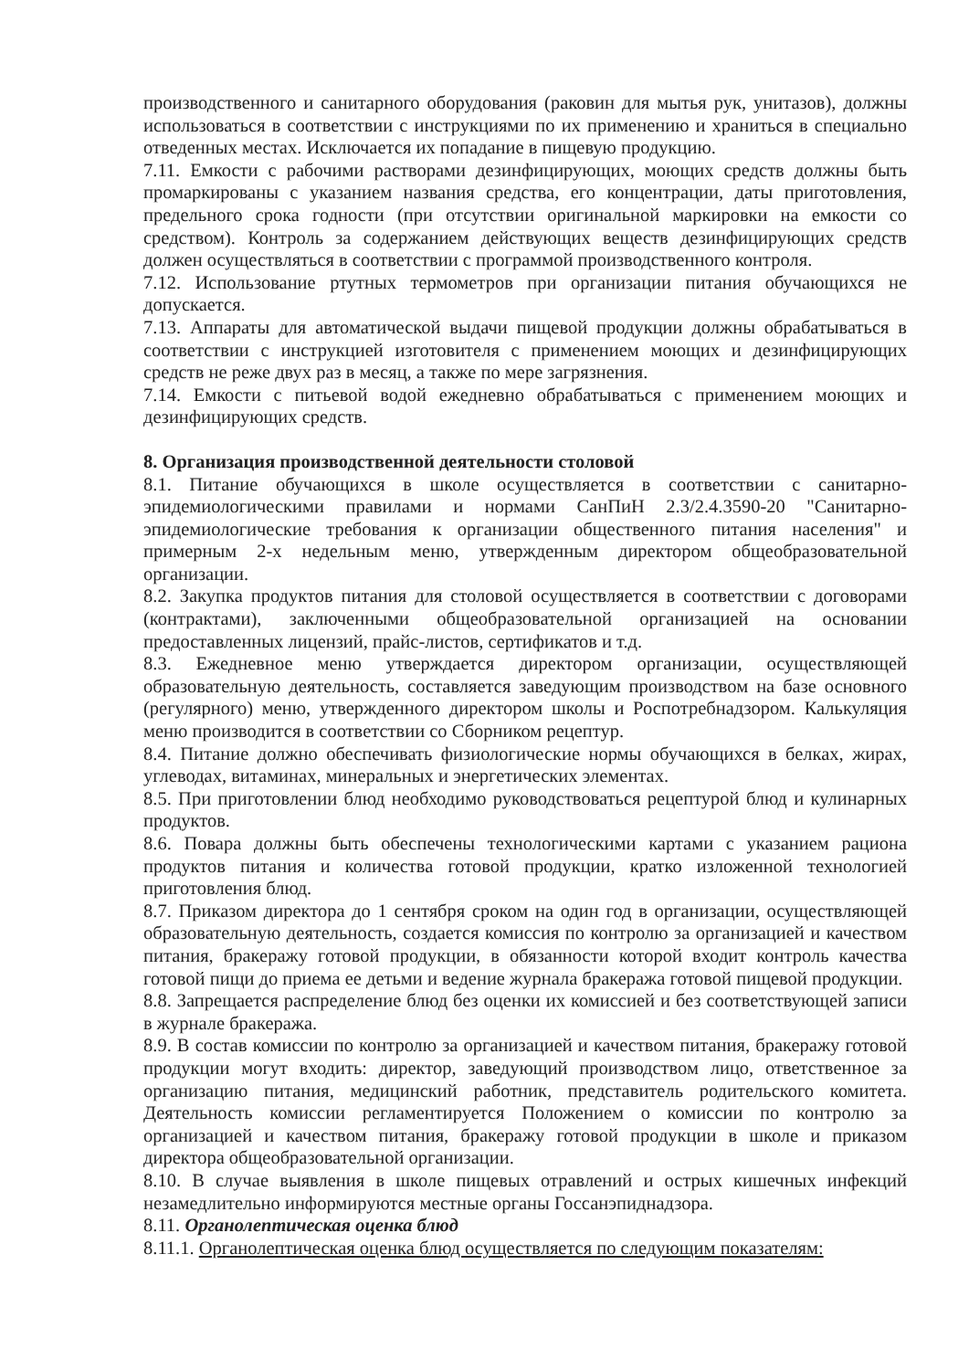производственного и санитарного оборудования (раковин для мытья рук, унитазов), должны использоваться в соответствии с инструкциями по их применению и храниться в специально отведенных местах. Исключается их попадание в пищевую продукцию.
7.11. Емкости с рабочими растворами дезинфицирующих, моющих средств должны быть промаркированы с указанием названия средства, его концентрации, даты приготовления, предельного срока годности (при отсутствии оригинальной маркировки на емкости со средством). Контроль за содержанием действующих веществ дезинфицирующих средств должен осуществляться в соответствии с программой производственного контроля.
7.12. Использование ртутных термометров при организации питания обучающихся не допускается.
7.13. Аппараты для автоматической выдачи пищевой продукции должны обрабатываться в соответствии с инструкцией изготовителя с применением моющих и дезинфицирующих средств не реже двух раз в месяц, а также по мере загрязнения.
7.14. Емкости с питьевой водой ежедневно обрабатываться с применением моющих и дезинфицирующих средств.
8. Организация производственной деятельности столовой
8.1. Питание обучающихся в школе осуществляется в соответствии с санитарно-эпидемиологическими правилами и нормами СанПиН 2.3/2.4.3590-20 "Санитарно-эпидемиологические требования к организации общественного питания населения" и примерным 2-х недельным меню, утвержденным директором общеобразовательной организации.
8.2. Закупка продуктов питания для столовой осуществляется в соответствии с договорами (контрактами), заключенными общеобразовательной организацией на основании предоставленных лицензий, прайс-листов, сертификатов и т.д.
8.3. Ежедневное меню утверждается директором организации, осуществляющей образовательную деятельность, составляется заведующим производством на базе основного (регулярного) меню, утвержденного директором школы и Роспотребнадзором. Калькуляция меню производится в соответствии со Сборником рецептур.
8.4. Питание должно обеспечивать физиологические нормы обучающихся в белках, жирах, углеводах, витаминах, минеральных и энергетических элементах.
8.5. При приготовлении блюд необходимо руководствоваться рецептурой блюд и кулинарных продуктов.
8.6. Повара должны быть обеспечены технологическими картами с указанием рациона продуктов питания и количества готовой продукции, кратко изложенной технологией приготовления блюд.
8.7. Приказом директора до 1 сентября сроком на один год в организации, осуществляющей образовательную деятельность, создается комиссия по контролю за организацией и качеством питания, бракеражу готовой продукции, в обязанности которой входит контроль качества готовой пищи до приема ее детьми и ведение журнала бракеража готовой пищевой продукции.
8.8. Запрещается распределение блюд без оценки их комиссией и без соответствующей записи в журнале бракеража.
8.9. В состав комиссии по контролю за организацией и качеством питания, бракеражу готовой продукции могут входить: директор, заведующий производством лицо, ответственное за организацию питания, медицинский работник, представитель родительского комитета. Деятельность комиссии регламентируется Положением о комиссии по контролю за организацией и качеством питания, бракеражу готовой продукции в школе и приказом директора общеобразовательной организации.
8.10. В случае выявления в школе пищевых отравлений и острых кишечных инфекций незамедлительно информируются местные органы Госсанэпиднадзора.
8.11. Органолептическая оценка блюд
8.11.1. Органолептическая оценка блюд осуществляется по следующим показателям: